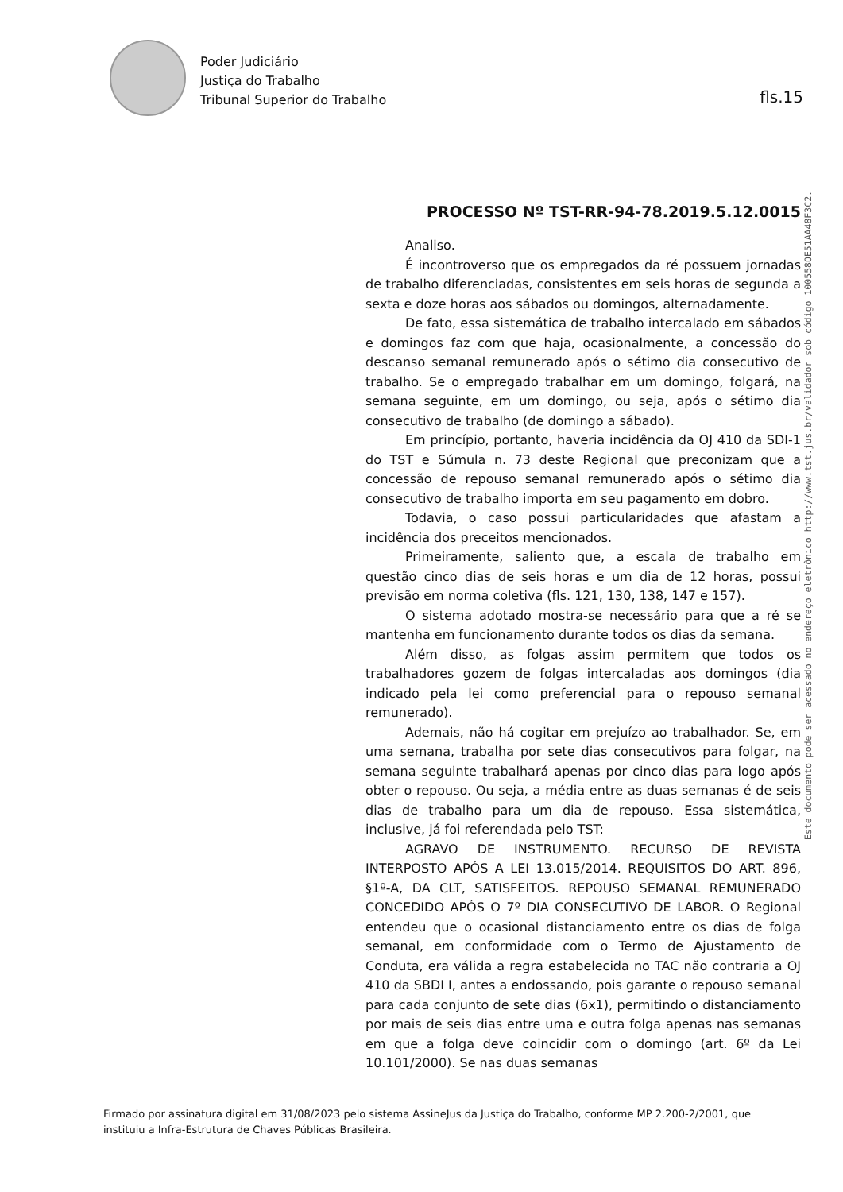Poder Judiciário
Justiça do Trabalho
Tribunal Superior do Trabalho
fls.15
Este documento pode ser acessado no endereço eletrônico http://www.tst.jus.br/validador sob código 100558OE51AA48F3C2.
PROCESSO Nº TST-RR-94-78.2019.5.12.0015
Analiso.
É incontroverso que os empregados da ré possuem jornadas de trabalho diferenciadas, consistentes em seis horas de segunda a sexta e doze horas aos sábados ou domingos, alternadamente.
De fato, essa sistemática de trabalho intercalado em sábados e domingos faz com que haja, ocasionalmente, a concessão do descanso semanal remunerado após o sétimo dia consecutivo de trabalho. Se o empregado trabalhar em um domingo, folgará, na semana seguinte, em um domingo, ou seja, após o sétimo dia consecutivo de trabalho (de domingo a sábado).
Em princípio, portanto, haveria incidência da OJ 410 da SDI-1 do TST e Súmula n. 73 deste Regional que preconizam que a concessão de repouso semanal remunerado após o sétimo dia consecutivo de trabalho importa em seu pagamento em dobro.
Todavia, o caso possui particularidades que afastam a incidência dos preceitos mencionados.
Primeiramente, saliento que, a escala de trabalho em questão cinco dias de seis horas e um dia de 12 horas, possui previsão em norma coletiva (fls. 121, 130, 138, 147 e 157).
O sistema adotado mostra-se necessário para que a ré se mantenha em funcionamento durante todos os dias da semana.
Além disso, as folgas assim permitem que todos os trabalhadores gozem de folgas intercaladas aos domingos (dia indicado pela lei como preferencial para o repouso semanal remunerado).
Ademais, não há cogitar em prejuízo ao trabalhador. Se, em uma semana, trabalha por sete dias consecutivos para folgar, na semana seguinte trabalhará apenas por cinco dias para logo após obter o repouso. Ou seja, a média entre as duas semanas é de seis dias de trabalho para um dia de repouso. Essa sistemática, inclusive, já foi referendada pelo TST:
AGRAVO DE INSTRUMENTO. RECURSO DE REVISTA INTERPOSTO APÓS A LEI 13.015/2014. REQUISITOS DO ART. 896, §1º-A, DA CLT, SATISFEITOS. REPOUSO SEMANAL REMUNERADO CONCEDIDO APÓS O 7º DIA CONSECUTIVO DE LABOR. O Regional entendeu que o ocasional distanciamento entre os dias de folga semanal, em conformidade com o Termo de Ajustamento de Conduta, era válida a regra estabelecida no TAC não contraria a OJ 410 da SBDI I, antes a endossando, pois garante o repouso semanal para cada conjunto de sete dias (6x1), permitindo o distanciamento por mais de seis dias entre uma e outra folga apenas nas semanas em que a folga deve coincidir com o domingo (art. 6º da Lei 10.101/2000). Se nas duas semanas
Firmado por assinatura digital em 31/08/2023 pelo sistema AssineJus da Justiça do Trabalho, conforme MP 2.200-2/2001, que instituiu a Infra-Estrutura de Chaves Públicas Brasileira.